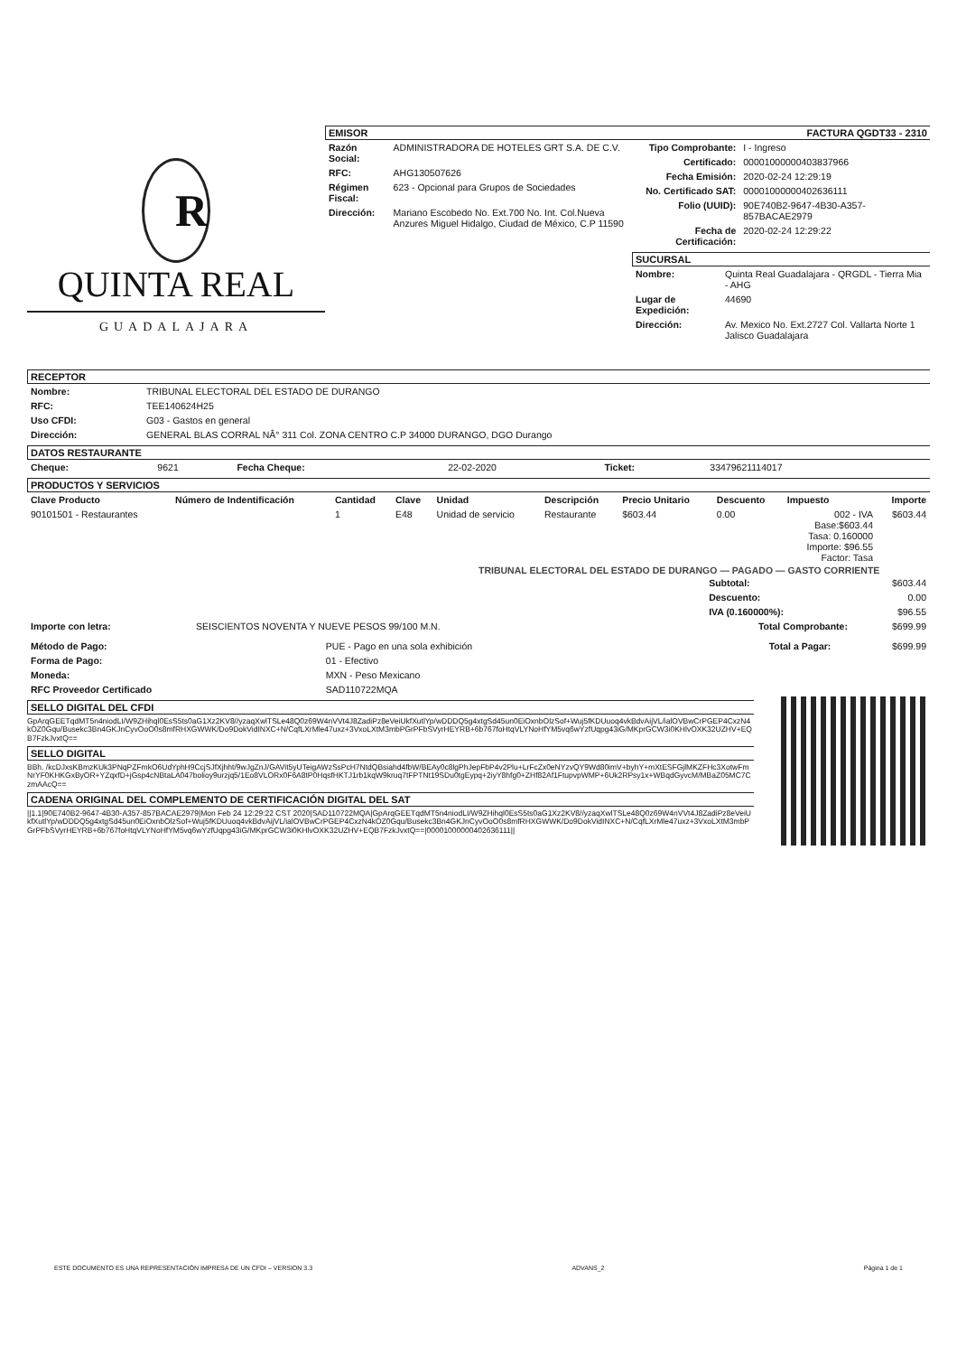R
QUINTA REAL
GUADALAJARA
EMISOR
| Razón Social: | ADMINISTRADORA DE HOTELES GRT S.A. DE C.V. |
| RFC: | AHG130507626 |
| Régimen Fiscal: | 623 - Opcional para Grupos de Sociedades |
| Dirección: | Mariano Escobedo No. Ext.700 No. Int. Col.Nueva Anzures Miguel Hidalgo, Ciudad de México, C.P 11590 |
FACTURA QGDT33 - 2310
| Tipo Comprobante: | I - Ingreso |
| Certificado: | 00001000000403837966 |
| Fecha Emisión: | 2020-02-24 12:29:19 |
| No. Certificado SAT: | 00001000000402636111 |
| Folio (UUID): | 90E740B2-9647-4B30-A357-857BACAE2979 |
| Fecha de Certificación: | 2020-02-24 12:29:22 |
SUCURSAL
| Nombre: | Quinta Real Guadalajara - QRGDL - Tierra Mia - AHG |
| Lugar de Expedición: | 44690 |
| Dirección: | Av. Mexico No. Ext.2727 Col. Vallarta Norte 1 Jalisco Guadalajara |
RECEPTOR
| Nombre: | TRIBUNAL ELECTORAL DEL ESTADO DE DURANGO |
| RFC: | TEE140624H25 |
| Uso CFDI: | G03 - Gastos en general |
| Dirección: | GENERAL BLAS CORRAL NÂ° 311 Col. ZONA CENTRO C.P 34000 DURANGO, DGO Durango |
DATOS RESTAURANTE
| Cheque: | 9621 | Fecha Cheque: | 22-02-2020 | Ticket: | 33479621114017 |
PRODUCTOS Y SERVICIOS
| Clave Producto | Número de Indentificación | Cantidad | Clave | Unidad | Descripción | Precio Unitario | Descuento | Impuesto | Importe |
| --- | --- | --- | --- | --- | --- | --- | --- | --- | --- |
| 90101501 - Restaurantes | | 1 | E48 | Unidad de servicio | Restaurante | $603.44 | 0.00 | 002 - IVA Base:$603.44 Tasa: 0.160000 Importe: $96.55 Factor: Tasa | $603.44 |
TRIBUNAL ELECTORAL DEL ESTADO DE DURANGO — PAGADO — GASTO CORRIENTE
| Subtotal: | $603.44 |
| Descuento: | 0.00 |
| IVA (0.160000%): | $96.55 |
| Importe con letra: | SEISCIENTOS NOVENTA Y NUEVE PESOS 99/100 M.N. | Total Comprobante: | $699.99 |
| Método de Pago: | PUE - Pago en una sola exhibición | Total a Pagar: | $699.99 |
| Forma de Pago: | 01 - Efectivo | | |
| Moneda: | MXN - Peso Mexicano | | |
| RFC Proveedor Certificado | SAD110722MQA | | |
SELLO DIGITAL DEL CFDI
GpArqGEETqdMT5n4niodLI/W9ZHihql0EsS5ts0aG1Xz2KV8//yzaqXwlTSLe48Q0z69W4nVVt4J8ZadiPz8eVeiUkfXutlYp/wDDDQ5g4xtgSd45un0EiOxnbOlzSof+Wuj5fKDUuoq4vkBdvAijVL/ialOVBwCrPGEP4CxzN4kOZ0Gqu/Busekc3Bn4GKJnCyvOoO0s8mfRHXGWWK/Do9DokVidINXC+N/CqfLXrMle47uxz+3VxoLXtM3mbPGrPFbSVyrHEYRB+6b767foHtqVLYNoHfYM5vq6wYzfUqpg43iG/MKprGCW3i0KHlvOXK32UZHV+EQB7FzkJvxtQ==
SELLO DIGITAL
BBh. /kcDJxsKBmzKUk3PNqPZFmkO6UdYphH9CcjSJfXjhht/9wJgZnJ/GAVit5yUTeigAWzSsPcH7NtdQBsiahd4fbW/BEAy0c8lgPhJepFbP4v2Plu+LrFcZx0eNYzvQY9Wd80imV+byhY+mXtESFGjlMKZFHc3XotwFmNrYF0KHKGxByOR+YZqxfD+jGsp4cNBtaLA047bolioy9urzjq5/1Eo8VLORx0F6A8tP0HqsfHKTJ1rb1kqW9kruq7tFPTNt19SDu0tgEypq+2iyY8hfg0+ZHf82Af1FtupvpWMP+6Uk2RPsy1x+WBqdGyvcM/MBaZ05MC7CzmAAcQ==
CADENA ORIGINAL DEL COMPLEMENTO DE CERTIFICACIÓN DIGITAL DEL SAT
||1.1|90E740B2-9647-4B30-A357-857BACAE2979|Mon Feb 24 12:29:22 CST 2020|SAD110722MQA|GpArqGEETqdMT5n4niodLI/W9ZHihql0EsS5ts0aG1Xz2KV8//yzaqXwlTSLe48Q0z69W4nVVt4J8ZadiPz8eVeiUkfXutlYp/wDDDQ5g4xtgSd45un0EiOxnbOlzSof+Wuj5fKDUuoq4vkBdvAijVL/ialOVBwCrPGEP4CxzN4kOZ0Gqu/Busekc3Bn4GKJnCyvOoO0s8mfRHXGWWK/Do9DokVidINXC+N/CqfLXrMle47uxz+3VxoLXtM3mbPGrPFbSVyrHEYRB+6b767foHtqVLYNoHfYM5vq6wYzfUqpg43iG/MKprGCW3i0KHlvOXK32UZHV+EQB7FzkJvxtQ==|00001000000402636111||
ESTE DOCUMENTO ES UNA REPRESENTACIÓN IMPRESA DE UN CFDI – VERSION 3.3 ADVANS_2 Página 1 de 1